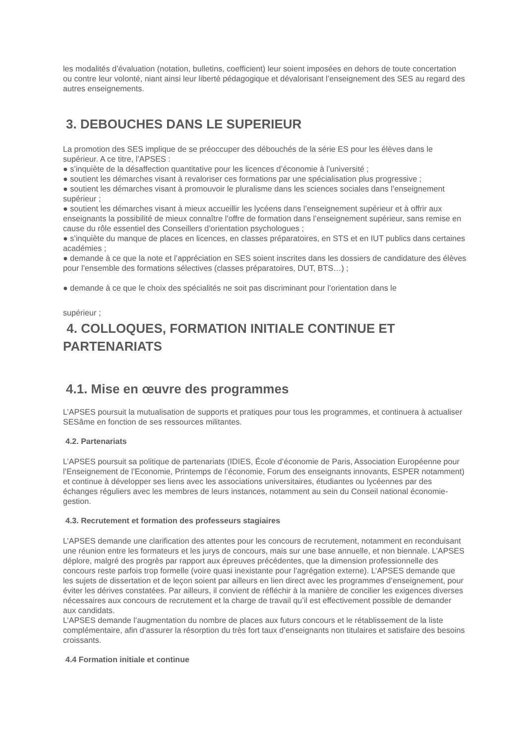les modalités d’évaluation (notation, bulletins, coefficient) leur soient imposées en dehors de toute concertation ou contre leur volonté, niant ainsi leur liberté pédagogique et dévalorisant l’enseignement des SES au regard des autres enseignements.
3. DEBOUCHES DANS LE SUPERIEUR
La promotion des SES implique de se préoccuper des débouchés de la série ES pour les élèves dans le supérieur. A ce titre, l’APSES :
● s’inquiète de la désaffection quantitative pour les licences d’économie à l’université ;
● soutient les démarches visant à revaloriser ces formations par une spécialisation plus progressive ;
● soutient les démarches visant à promouvoir le pluralisme dans les sciences sociales dans l’enseignement supérieur ;
● soutient les démarches visant à mieux accueillir les lycéens dans l’enseignement supérieur et à offrir aux enseignants la possibilité de mieux connaître l’offre de formation dans l’enseignement supérieur, sans remise en cause du rôle essentiel des Conseillers d’orientation psychologues ;
● s’inquiète du manque de places en licences, en classes préparatoires, en STS et en IUT publics dans certaines académies ;
● demande à ce que la note et l’appréciation en SES soient inscrites dans les dossiers de candidature des élèves pour l’ensemble des formations sélectives (classes préparatoires, DUT, BTS…) ;
● demande à ce que le choix des spécialités ne soit pas discriminant pour l’orientation dans le
supérieur ;
4. COLLOQUES, FORMATION INITIALE CONTINUE ET PARTENARIATS
4.1. Mise en œuvre des programmes
L’APSES poursuit la mutualisation de supports et pratiques pour tous les programmes, et continuera à actualiser SESâme en fonction de ses ressources militantes.
4.2. Partenariats
L’APSES poursuit sa politique de partenariats (IDIES, École d’économie de Paris, Association Européenne pour l’Enseignement de l’Economie, Printemps de l’économie, Forum des enseignants innovants, ESPER notamment) et continue à développer ses liens avec les associations universitaires, étudiantes ou lycéennes par des échanges réguliers avec les membres de leurs instances, notamment au sein du Conseil national économie-gestion.
4.3. Recrutement et formation des professeurs stagiaires
L’APSES demande une clarification des attentes pour les concours de recrutement, notamment en reconduisant une réunion entre les formateurs et les jurys de concours, mais sur une base annuelle, et non biennale. L’APSES déplore, malgré des progrès par rapport aux épreuves précédentes, que la dimension professionnelle des concours reste parfois trop formelle (voire quasi inexistante pour l’agrégation externe). L’APSES demande que les sujets de dissertation et de leçon soient par ailleurs en lien direct avec les programmes d’enseignement, pour éviter les dérives constatées. Par ailleurs, il convient de réfléchir à la manière de concilier les exigences diverses nécessaires aux concours de recrutement et la charge de travail qu’il est effectivement possible de demander aux candidats.
L’APSES demande l’augmentation du nombre de places aux futurs concours et le rétablissement de la liste complémentaire, afin d’assurer la résorption du très fort taux d’enseignants non titulaires et satisfaire des besoins croissants.
4.4 Formation initiale et continue